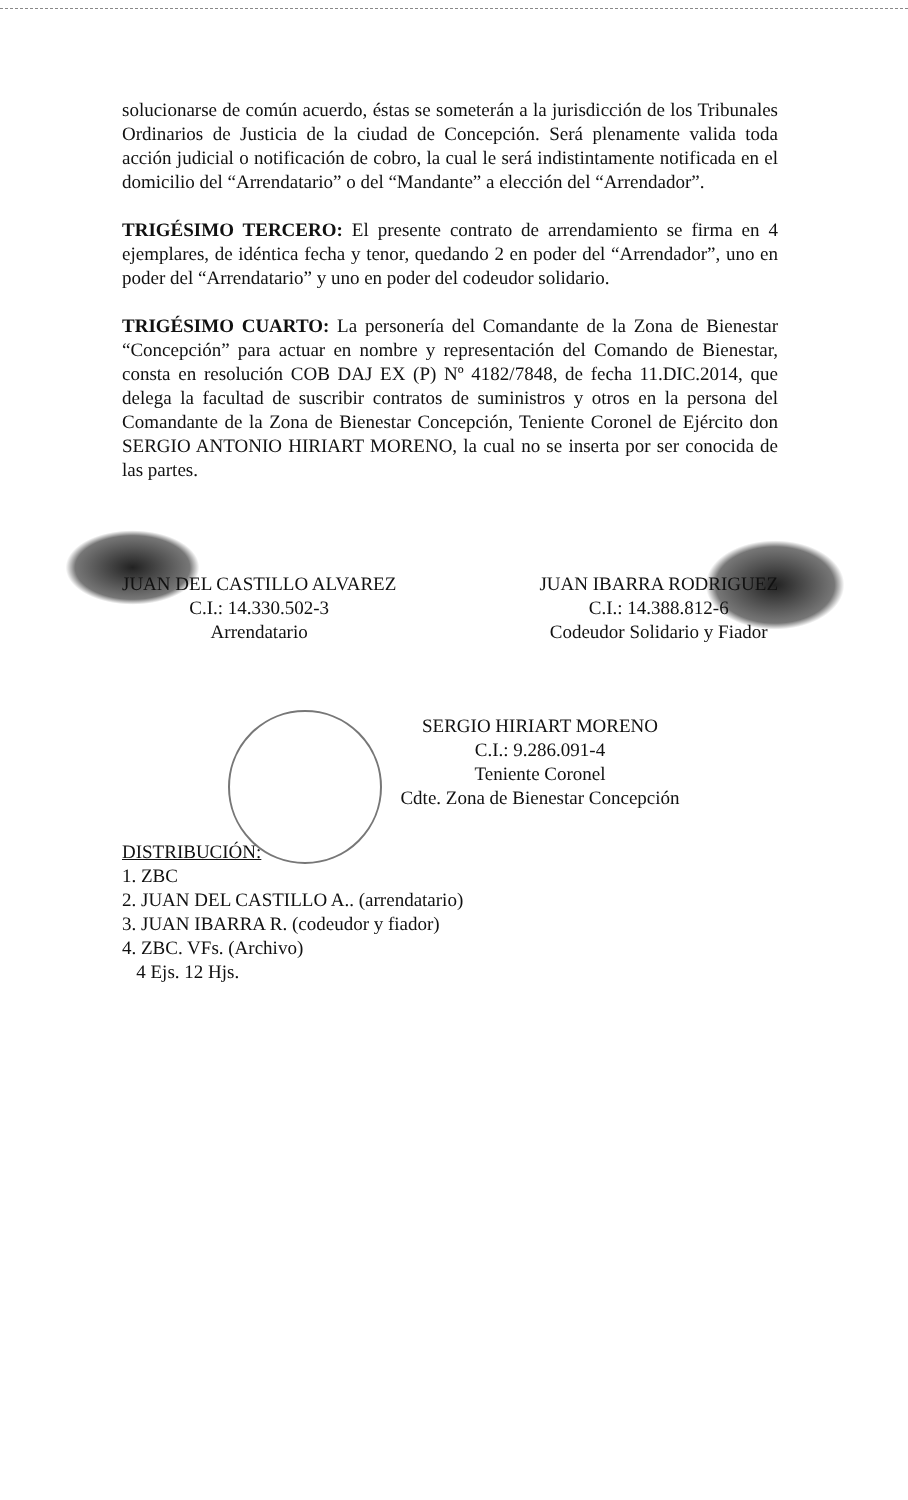solucionarse de común acuerdo, éstas se someterán a la jurisdicción de los Tribunales Ordinarios de Justicia de la ciudad de Concepción. Será plenamente valida toda acción judicial o notificación de cobro, la cual le será indistintamente notificada en el domicilio del “Arrendatario” o del “Mandante” a elección del “Arrendador”.
TRIGÉSIMO TERCERO: El presente contrato de arrendamiento se firma en 4 ejemplares, de idéntica fecha y tenor, quedando 2 en poder del “Arrendador”, uno en poder del “Arrendatario” y uno en poder del codeudor solidario.
TRIGÉSIMO CUARTO: La personería del Comandante de la Zona de Bienestar “Concepción” para actuar en nombre y representación del Comando de Bienestar, consta en resolución COB DAJ EX (P) Nº 4182/7848, de fecha 11.DIC.2014, que delega la facultad de suscribir contratos de suministros y otros en la persona del Comandante de la Zona de Bienestar Concepción, Teniente Coronel de Ejército don SERGIO ANTONIO HIRIART MORENO, la cual no se inserta por ser conocida de las partes.
JUAN DEL CASTILLO ALVAREZ
C.I.: 14.330.502-3
Arrendatario
JUAN IBARRA RODRIGUEZ
C.I.: 14.388.812-6
Codeudor Solidario y Fiador
SERGIO HIRIART MORENO
C.I.: 9.286.091-4
Teniente Coronel
Cdte. Zona de Bienestar Concepción
DISTRIBUCIÓN:
1. ZBC
2. JUAN DEL CASTILLO A.. (arrendatario)
3. JUAN IBARRA R. (codeudor y fiador)
4. ZBC. VFs. (Archivo)
4 Ejs. 12 Hjs.